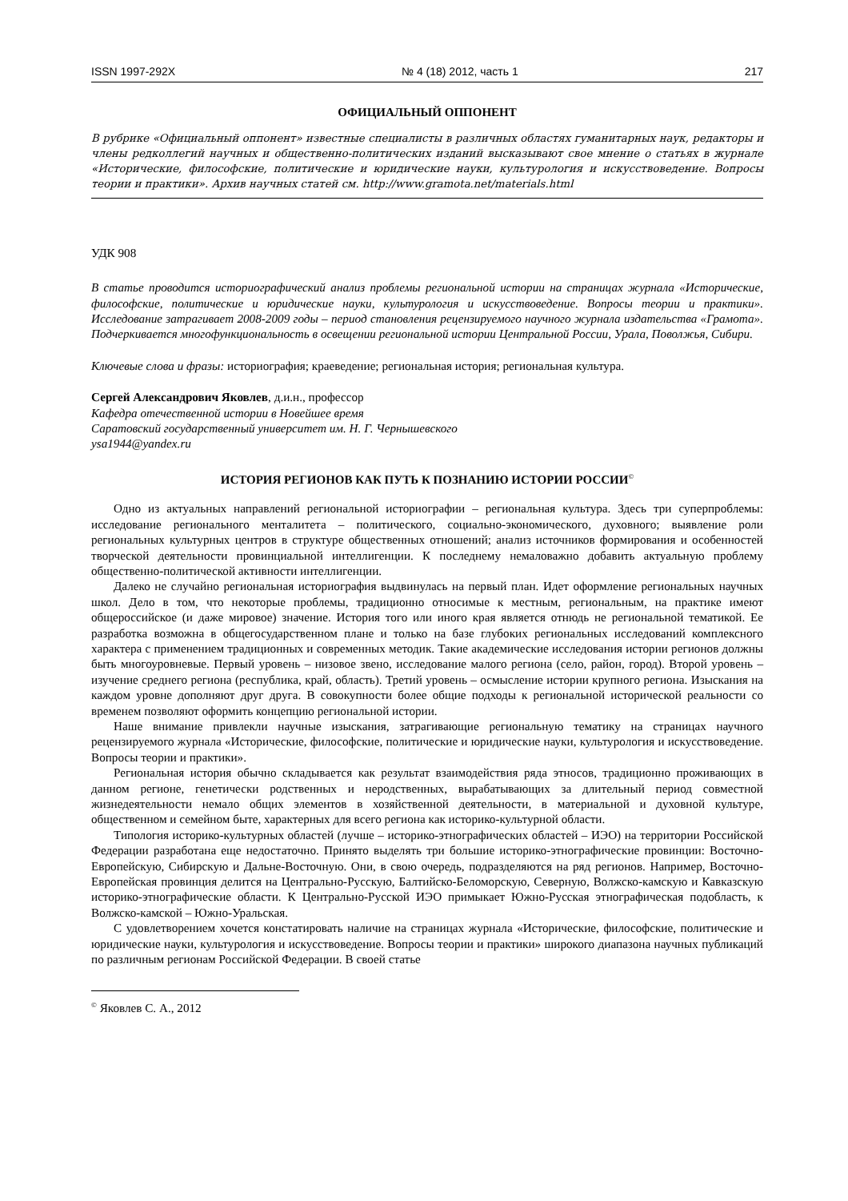ISSN 1997-292X № 4 (18) 2012, часть 1 217
ОФИЦИАЛЬНЫЙ ОППОНЕНТ
В рубрике «Официальный оппонент» известные специалисты в различных областях гуманитарных наук, редакторы и члены редколлегий научных и общественно-политических изданий высказывают свое мнение о статьях в журнале «Исторические, философские, политические и юридические науки, культурология и искусствоведение. Вопросы теории и практики». Архив научных статей см. http://www.gramota.net/materials.html
УДК 908
В статье проводится историографический анализ проблемы региональной истории на страницах журнала «Исторические, философские, политические и юридические науки, культурология и искусствоведение. Вопросы теории и практики». Исследование затрагивает 2008-2009 годы – период становления рецензируемого научного журнала издательства «Грамота». Подчеркивается многофункциональность в освещении региональной истории Центральной России, Урала, Поволжья, Сибири.
Ключевые слова и фразы: историография; краеведение; региональная история; региональная культура.
Сергей Александрович Яковлев, д.и.н., профессор
Кафедра отечественной истории в Новейшее время
Саратовский государственный университет им. Н. Г. Чернышевского
ysa1944@yandex.ru
ИСТОРИЯ РЕГИОНОВ КАК ПУТЬ К ПОЗНАНИЮ ИСТОРИИ РОССИИ<sup>©</sup>
Одно из актуальных направлений региональной историографии – региональная культура. Здесь три суперпроблемы: исследование регионального менталитета – политического, социально-экономического, духовного; выявление роли региональных культурных центров в структуре общественных отношений; анализ источников формирования и особенностей творческой деятельности провинциальной интеллигенции. К последнему немаловажно добавить актуальную проблему общественно-политической активности интеллигенции.
Далеко не случайно региональная историография выдвинулась на первый план. Идет оформление региональных научных школ. Дело в том, что некоторые проблемы, традиционно относимые к местным, региональным, на практике имеют общероссийское (и даже мировое) значение. История того или иного края является отнюдь не региональной тематикой. Ее разработка возможна в общегосударственном плане и только на базе глубоких региональных исследований комплексного характера с применением традиционных и современных методик. Такие академические исследования истории регионов должны быть многоуровневые. Первый уровень – низовое звено, исследование малого региона (село, район, город). Второй уровень – изучение среднего региона (республика, край, область). Третий уровень – осмысление истории крупного региона. Изыскания на каждом уровне дополняют друг друга. В совокупности более общие подходы к региональной исторической реальности со временем позволяют оформить концепцию региональной истории.
Наше внимание привлекли научные изыскания, затрагивающие региональную тематику на страницах научного рецензируемого журнала «Исторические, философские, политические и юридические науки, культурология и искусствоведение. Вопросы теории и практики».
Региональная история обычно складывается как результат взаимодействия ряда этносов, традиционно проживающих в данном регионе, генетически родственных и неродственных, вырабатывающих за длительный период совместной жизнедеятельности немало общих элементов в хозяйственной деятельности, в материальной и духовной культуре, общественном и семейном быте, характерных для всего региона как историко-культурной области.
Типология историко-культурных областей (лучше – историко-этнографических областей – ИЭО) на территории Российской Федерации разработана еще недостаточно. Принято выделять три большие историко-этнографические провинции: Восточно-Европейскую, Сибирскую и Дальне-Восточную. Они, в свою очередь, подразделяются на ряд регионов. Например, Восточно-Европейская провинция делится на Центрально-Русскую, Балтийско-Беломорскую, Северную, Волжско-камскую и Кавказскую историко-этнографические области. К Центрально-Русской ИЭО примыкает Южно-Русская этнографическая подобласть, к Волжско-камской – Южно-Уральская.
С удовлетворением хочется констатировать наличие на страницах журнала «Исторические, философские, политические и юридические науки, культурология и искусствоведение. Вопросы теории и практики» широкого диапазона научных публикаций по различным регионам Российской Федерации. В своей статье
<sup>©</sup> Яковлев С. А., 2012